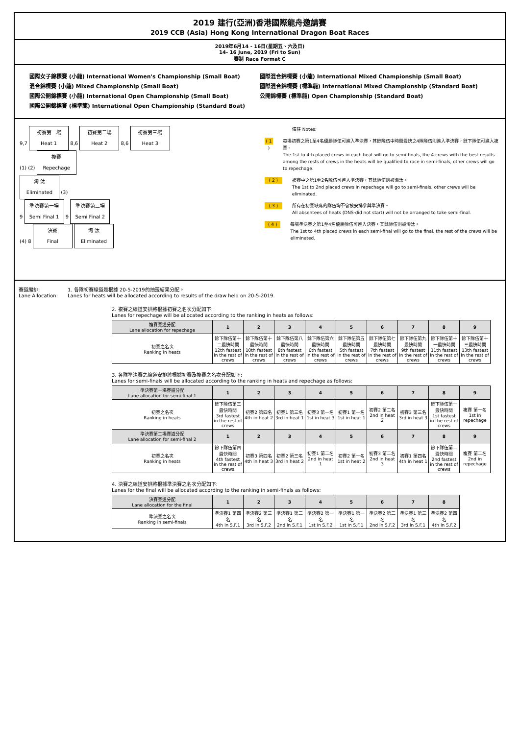2019 建行(亞洲)香港國際龍舟邀請賽
2019 CCB (Asia) Hong Kong International Dragon Boat Races
2019年6月14 - 16日(星期五、六及日)
14- 16 June, 2019 (Fri to Sun)
賽制 Race Format C
國際女子錦標賽 (小龍) International Women's Championship (Small Boat)
混合錦標賽 (小龍) Mixed Championship (Small Boat)
國際公開錦標賽 (小龍) International Open Championship (Small Boat)
國際公開錦標賽 (標準龍) International Open Championship (Standard Boat)
國際混合錦標賽 (小龍) International Mixed Championship (Small Boat)
國際混合錦標賽 (標準龍) International Mixed Championship (Standard Boat)
公開錦標賽 (標準龍) Open Championship (Standard Boat)
9,7 初賽第一場
Heat 1 8,6 初賽第二場
Heat 2 8,6 初賽第三場
Heat 3
(1) (2) 複賽
Repechage
淘 汰
Eliminated (3)
9 準決賽第一場
Semi Final 1 9 準決賽第二場
Semi Final 2
(4) 8 決賽
Final 淘 汰
Eliminated
備註 Notes:
( 1 ) 每場初賽之第1至4名優勝隊伍可進入準決賽，其餘隊伍中時間最快之4隊隊伍則進入準決賽，餘下隊伍可進入複賽。
The 1st to 4th placed crews in each heat will go to semi-finals, the 4 crews with the best results among the rests of crews in the heats will be qualified to race in semi-finals, other crews will go to repechage.
( 2 ) 複賽中之第1至2名隊伍可進入準決賽，其餘隊伍則被淘汰。
The 1st to 2nd placed crews in repechage will go to semi-finals, other crews will be eliminated.
( 3 ) 所有在初賽缺席的隊伍均不會被安排參與準決賽。
All absentees of heats (DNS-did not start) will not be arranged to take semi-final.
( 4 ) 每場準決賽之第1至4名優勝隊伍可進入決賽，其餘隊伍則被淘汰。
The 1st to 4th placed crews in each semi-final will go to the final, the rest of the crews will be eliminated.
賽道編排:
Lane Allocation:
1. 各隊初賽線道是根據 20-5-2019的抽籤結果分配。
Lanes for heats will be allocated according to results of the draw held on 20-5-2019.
2. 複賽之線道安排將根據初賽之名次分配如下:
Lanes for repechage will be allocated according to the ranking in heats as follows:
| 複賽賽道分配 Lane allocation for repechage | 1 | 2 | 3 | 4 | 5 | 6 | 7 | 8 | 9 |
| --- | --- | --- | --- | --- | --- | --- | --- | --- | --- |
| 初賽之名次 Ranking in heats | 餘下隊伍第十二最快時間 12th fastest in the rest of crews | 餘下隊伍第十最快時間 10th fastest in the rest of crews | 餘下隊伍第八最快時間 8th fastest in the rest of crews | 餘下隊伍第六最快時間 6th fastest in the rest of crews | 餘下隊伍第五最快時間 5th fastest in the rest of crews | 餘下隊伍第七最快時間 7th fastest in the rest of crews | 餘下隊伍第九最快時間 9th fastest in the rest of crews | 餘下隊伍第十一最快時間 11th fastest in the rest of crews | 餘下隊伍第十三最快時間 13th fastest in the rest of crews |
3. 各隊準決賽之線道安排將根據初賽及複賽之名次分配如下:
Lanes for semi-finals will be allocated according to the ranking in heats and repechage as follows:
| 準決賽第一場賽道分配 Lane allocation for semi-final 1 | 1 | 2 | 3 | 4 | 5 | 6 | 7 | 8 | 9 |
| --- | --- | --- | --- | --- | --- | --- | --- | --- | --- |
| 初賽之名次 Ranking in heats | 餘下隊伍第三最快時間 3rd fastest in the rest of crews | 初賽2 第四名 4th in heat 2 | 初賽1 第三名 3rd in heat 1 | 初賽3 第一名 1st in heat 3 | 初賽1 第一名 1st in heat 1 | 初賽2 第二名 2nd in heat 2 | 初賽3 第三名 3rd in heat 3 | 餘下隊伍第一最快時間 1st fastest in the rest of crews | 複賽 第一名 1st in repechage |
| 準決賽第二場賽道分配 Lane allocation for semi-final 2 | 1 | 2 | 3 | 4 | 5 | 6 | 7 | 8 | 9 |
| 初賽之名次 Ranking in heats | 餘下隊伍第四最快時間 4th fastest in the rest of crews | 初賽3 第四名 4th in heat 3 | 初賽2 第三名 3rd in heat 2 | 初賽1 第二名 2nd in heat 1 | 初賽2 第一名 1st in heat 2 | 初賽3 第二名 2nd in heat 3 | 初賽1 第四名 4th in heat 1 | 餘下隊伍第二最快時間 2nd fastest in the rest of crews | 複賽 第二名 2nd in repechage |
4. 決賽之線道安排將根據準決賽之名次分配如下:
Lanes for the final will be allocated according to the ranking in semi-finals as follows:
| 決賽賽道分配 Lane allocation for the final | 1 | 2 | 3 | 4 | 5 | 6 | 7 | 8 |
| --- | --- | --- | --- | --- | --- | --- | --- | --- |
| 準決賽之名次 Ranking in semi-finals | 準決賽1 第四名 4th in S.F.1 | 準決賽2 第三名 3rd in S.F.2 | 準決賽1 第二名 2nd in S.F.1 | 準決賽2 第一名 1st in S.F.2 | 準決賽1 第一名 1st in S.F.1 | 準決賽2 第二名 2nd in S.F.2 | 準決賽1 第三名 3rd in S.F.1 | 準決賽2 第四名 4th in S.F.2 |